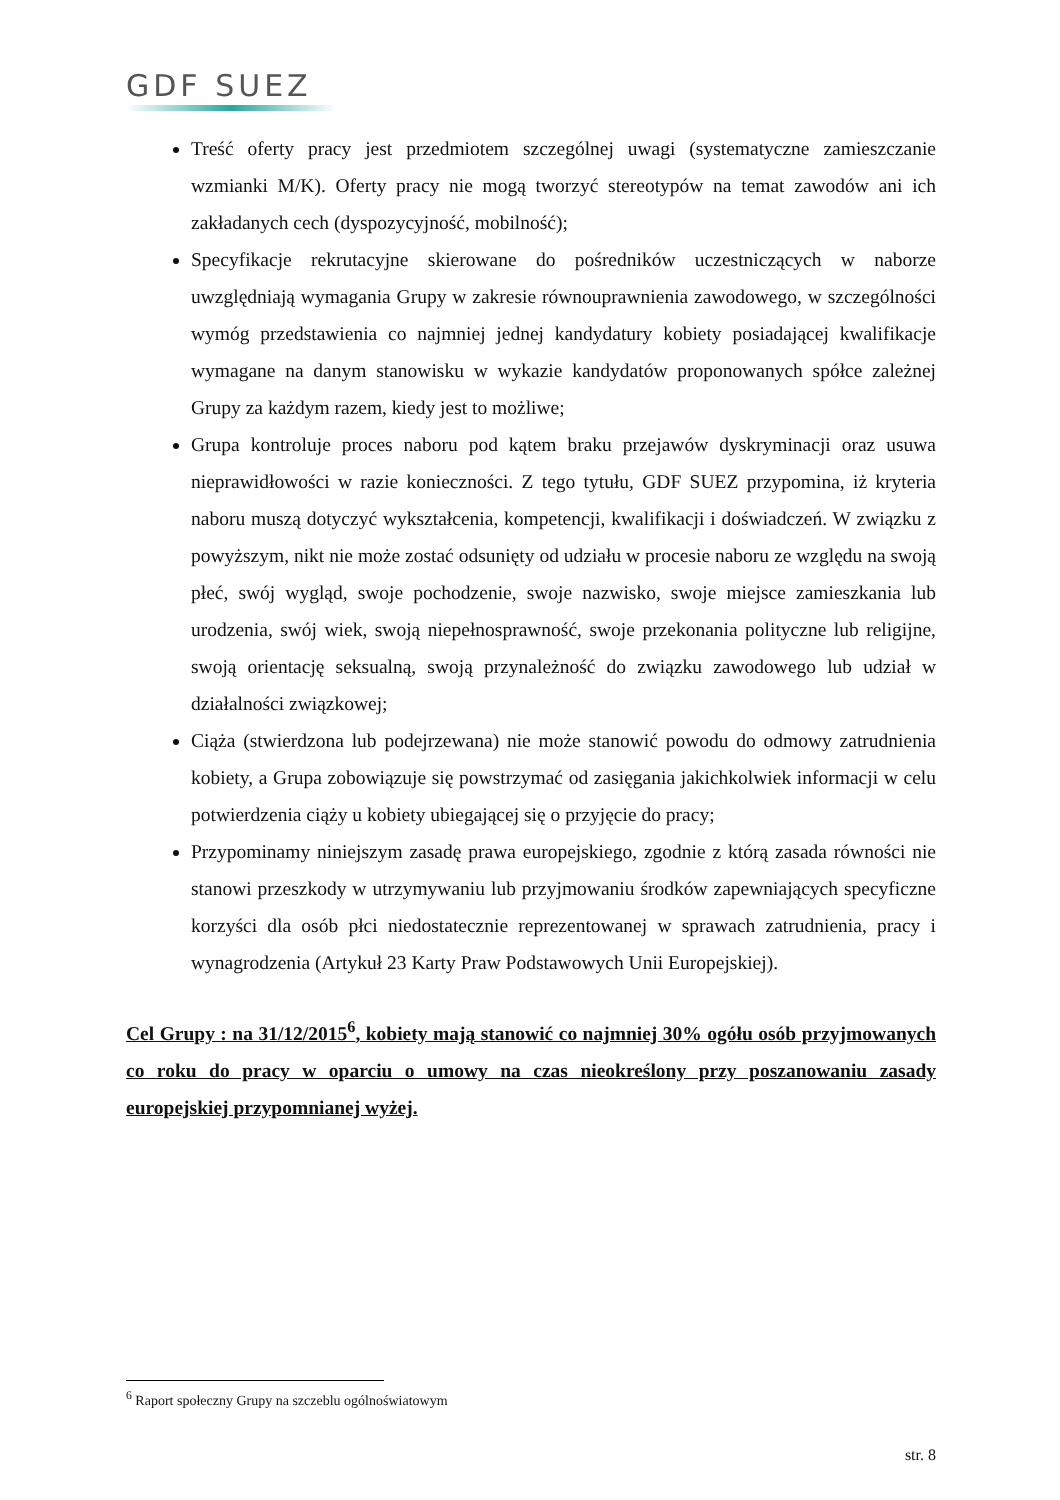GDF SUEZ
Treść oferty pracy jest przedmiotem szczególnej uwagi (systematyczne zamieszczanie wzmianki M/K). Oferty pracy nie mogą tworzyć stereotypów na temat zawodów ani ich zakładanych cech (dyspozycyjność, mobilność);
Specyfikacje rekrutacyjne skierowane do pośredników uczestniczących w naborze uwzględniają wymagania Grupy w zakresie równouprawnienia zawodowego, w szczególności wymóg przedstawienia co najmniej jednej kandydatury kobiety posiadającej kwalifikacje wymagane na danym stanowisku w wykazie kandydatów proponowanych spółce zależnej Grupy za każdym razem, kiedy jest to możliwe;
Grupa kontroluje proces naboru pod kątem braku przejawów dyskryminacji oraz usuwa nieprawidłowości w razie konieczności. Z tego tytułu, GDF SUEZ przypomina, iż kryteria naboru muszą dotyczyć wykształcenia, kompetencji, kwalifikacji i doświadczeń. W związku z powyższym, nikt nie może zostać odsunięty od udziału w procesie naboru ze względu na swoją płeć, swój wygląd, swoje pochodzenie, swoje nazwisko, swoje miejsce zamieszkania lub urodzenia, swój wiek, swoją niepełnosprawność, swoje przekonania polityczne lub religijne, swoją orientację seksualną, swoją przynależność do związku zawodowego lub udział w działalności związkowej;
Ciąża (stwierdzona lub podejrzewana) nie może stanowić powodu do odmowy zatrudnienia kobiety, a Grupa zobowiązuje się powstrzymać od zasięgania jakichkolwiek informacji w celu potwierdzenia ciąży u kobiety ubiegającej się o przyjęcie do pracy;
Przypominamy niniejszym zasadę prawa europejskiego, zgodnie z którą zasada równości nie stanowi przeszkody w utrzymywaniu lub przyjmowaniu środków zapewniających specyficzne korzyści dla osób płci niedostatecznie reprezentowanej w sprawach zatrudnienia, pracy i wynagrodzenia (Artykuł 23 Karty Praw Podstawowych Unii Europejskiej).
Cel Grupy : na 31/12/2015<sup>6</sup>, kobiety mają stanowić co najmniej 30% ogółu osób przyjmowanych co roku do pracy w oparciu o umowy na czas nieokreślony przy poszanowaniu zasady europejskiej przypomnianej wyżej.
<sup>6</sup> Raport społeczny Grupy na szczeblu ogólnoświatowym
str. 8